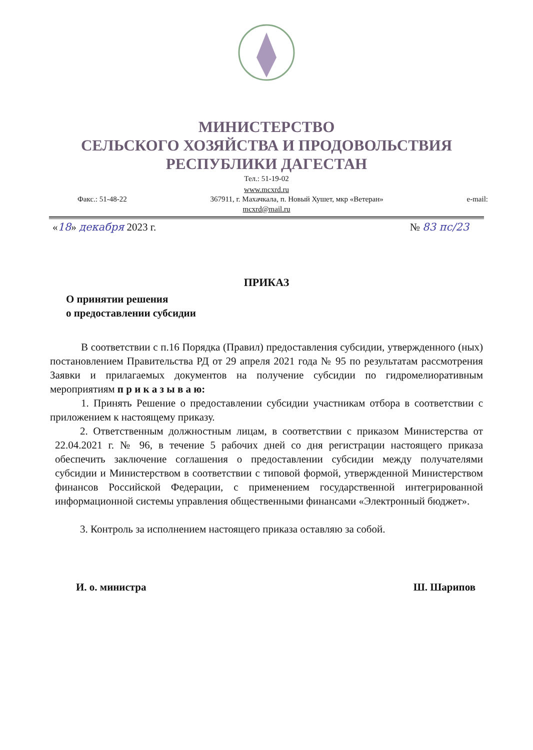МИНИСТЕРСТВО
СЕЛЬСКОГО ХОЗЯЙСТВА И ПРОДОВОЛЬСТВИЯ
РЕСПУБЛИКИ ДАГЕСТАН
Тел.: 51-19-02
www.mcxrd.ru
Факс.: 51-48-22 367911, г. Махачкала, п. Новый Хушет, мкр «Ветеран» e-mail:
mcxrd@mail.ru
«18» декабря 2023 г. № 83 пс/23
ПРИКАЗ
О принятии решения
о предоставлении субсидии
В соответствии с п.16 Порядка (Правил) предоставления субсидии, утвержденного (ных) постановлением Правительства РД от 29 апреля 2021 года № 95 по результатам рассмотрения Заявки и прилагаемых документов на получение субсидии по гидромелиоративным мероприятиям п р и к а з ы в а ю:
1. Принять Решение о предоставлении субсидии участникам отбора в соответствии с приложением к настоящему приказу.
2. Ответственным должностным лицам, в соответствии с приказом Министерства от 22.04.2021 г. № 96, в течение 5 рабочих дней со дня регистрации настоящего приказа обеспечить заключение соглашения о предоставлении субсидии между получателями субсидии и Министерством в соответствии с типовой формой, утвержденной Министерством финансов Российской Федерации, с применением государственной интегрированной информационной системы управления общественными финансами «Электронный бюджет».
3. Контроль за исполнением настоящего приказа оставляю за собой.
И. о. министра Ш. Шарипов